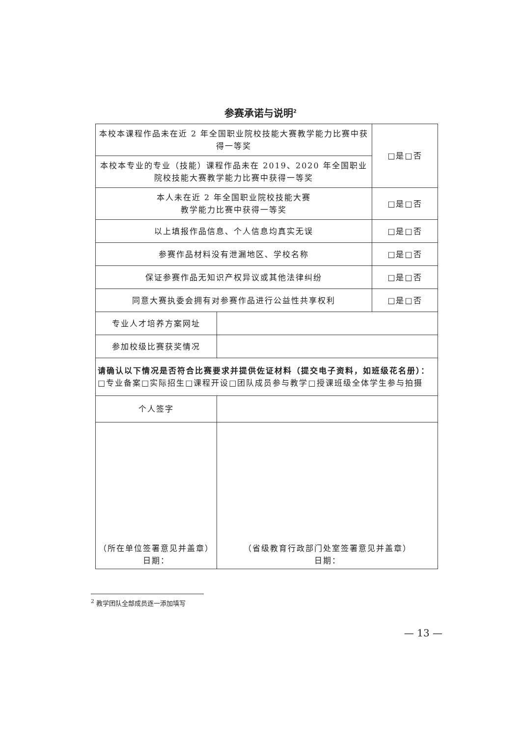参赛承诺与说明<sup>2</sup>
| 本校本课程作品未在近 2 年全国职业院校技能大赛教学能力比赛中获得一等奖 | | | □是□否 |
| 本校本专业的专业（技能）课程作品未在 2019、2020 年全国职业院校技能大赛教学能力比赛中获得一等奖 | | | |
| 本人未在近 2 年全国职业院校技能大赛 教学能力比赛中获得一等奖 | | | □是□否 |
| 以上填报作品信息、个人信息均真实无误 | | | □是□否 |
| 参赛作品材料没有泄漏地区、学校名称 | | | □是□否 |
| 保证参赛作品无知识产权异议或其他法律纠纷 | | | □是□否 |
| 同意大赛执委会拥有对参赛作品进行公益性共享权利 | | | □是□否 |
| 专业人才培养方案网址 | | | |
| 参加校级比赛获奖情况 | | | |
| 请确认以下情况是否符合比赛要求并提供佐证材料（提交电子资料，如班级花名册）： □专业备案□实际招生□课程开设□团队成员参与教学□授课班级全体学生参与拍摄 | | | |
| 个人签字 | | | |
| （所在单位签署意见并盖章） 日期： | | （省级教育行政部门处室签署意见并盖章） 日期： | |
<sup>2</sup> 教学团队全部成员逐一添加填写
— 13 —